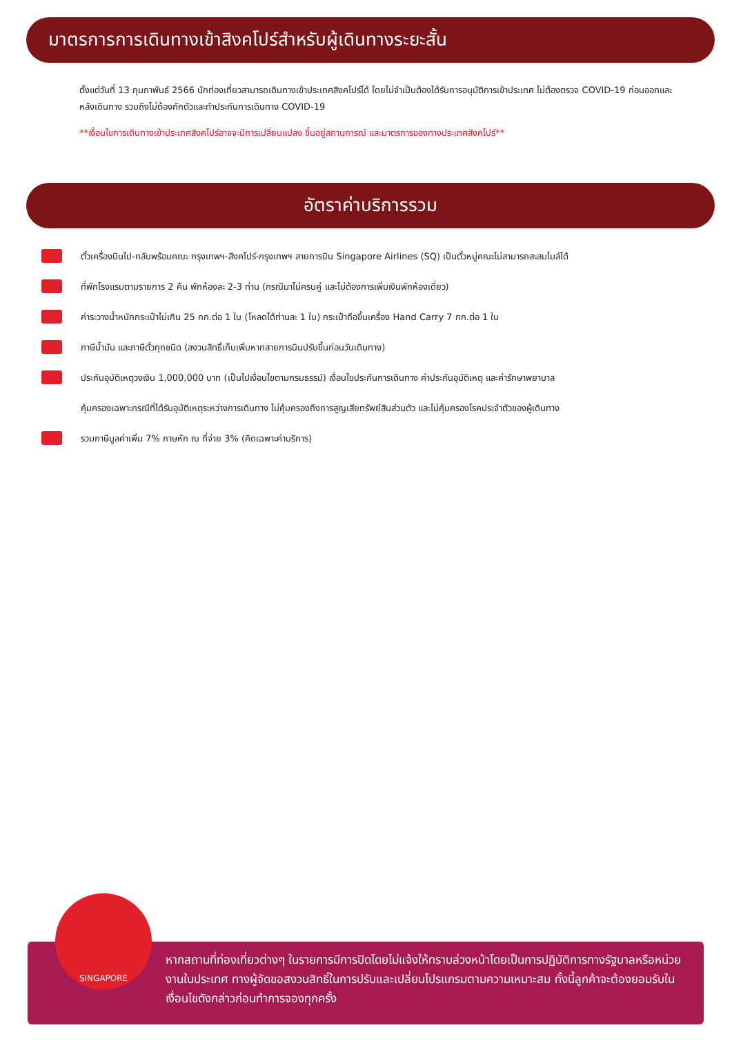มาตรการการเดินทางเข้าสิงคโปร์สำหรับผู้เดินทางระยะสั้น
ตั้งแต่วันที่ 13 กุมภาพันธ์ 2566 นักท่องเที่ยวสามารถเดินทางเข้าประเทศสิงคโปร์ได้ โดยไม่จำเป็นต้องได้รับการอนุมัติการเข้าประเทศ ไม่ต้องตรวจ COVID-19 ก่อนออกและหลังเดินทาง รวมถึงไม่ต้องกักตัวและทำประกันการเดินทาง COVID-19
**เงื่อนไขการเดินทางเข้าประเทศสิงคโปร์อาจจะมีการเปลี่ยนแปลง ขึ้นอยู่สถานการณ์ และมาตรการของทางประเทศสิงคโปร์**
อัตราค่าบริการรวม
ตั๋วเครื่องบินไป-กลับพร้อมคณะ กรุงเทพฯ-สิงคโปร์-กรุงเทพฯ สายการบิน Singapore Airlines (SQ) เป็นตั๋วหมู่คณะไม่สามารถสะสมไมล์ได้
ที่พักโรงแรมตามรายการ 2 คืน พักห้องละ 2-3 ท่าน (กรณีมาไม่ครบคู่ และไม่ต้องการเพิ่มเงินพักห้องเดี่ยว)
ค่าระวางน้ำหนักกระเป๋าไม่เกิน 25 กก.ต่อ 1 ใบ (โหลดได้ท่านละ 1 ใบ) กระเป๋าถือขึ้นเครื่อง Hand Carry 7 กก.ต่อ 1 ใบ
ภาษีน้ำมัน และภาษีตั๋วทุกชนิด (สงวนสิทธิ์เก็บเพิ่มหากสายการบินปรับขึ้นก่อนวันเดินทาง)
ประกันอุบัติเหตุวงเงิน 1,000,000 บาท (เป็นไปเงื่อนไขตามกรมธรรม์) เงื่อนไขประกันการเดินทาง ค่าประกันอุบัติเหตุ และค่ารักษาพยาบาล
คุ้มครองเฉพาะกรณีที่ได้รับอุบัติเหตุระหว่างการเดินทาง ไม่คุ้มครองถึงการสูญเสียทรัพย์สินส่วนตัว และไม่คุ้มครองโรคประจำตัวของผู้เดินทาง
รวมภาษีมูลค่าเพิ่ม 7% ภาษหัก ณ ที่จ่าย 3% (คิดเฉพาะค่าบริการ)
หากสถานที่ท่องเที่ยวต่างๆ ในรายการมีการปิดโดยไม่แจ้งให้ทราบล่วงหน้าโดยเป็นการปฏิบัติการทางรัฐบาลหรือหน่วยงานในประเทศ ทางผู้จัดขอสงวนสิทธิ์ในการปรับและเปลี่ยนโปรแกรมตามความเหมาะสม ทั้งนี้ลูกค้าจะต้องยอมรับในเงื่อนไขดังกล่าวก่อนทำการจองทุกครั้ง
SINGAPORE